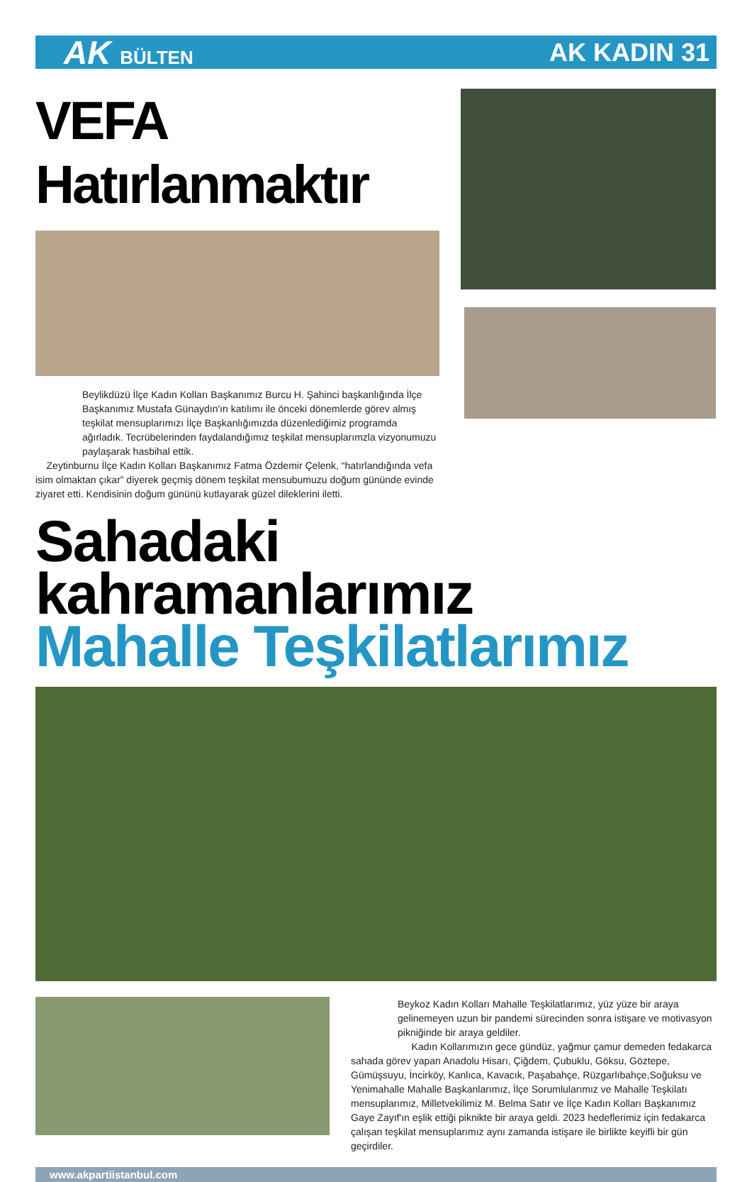AK BÜLTEN
AK KADIN 31
VEFA Hatırlanmaktır
Beylikdüzü İlçe Kadın Kolları Başkanımız Burcu H. Şahinci başkanlığında İlçe Başkanımız Mustafa Günaydın'ın katılımı ile önceki dönemlerde görev almış teşkilat mensuplarımızı İlçe Başkanlığımızda düzenlediğimiz programda ağırladık. Tecrübelerinden faydalandığımız teşkilat mensuplarımzla vizyonumuzu paylaşarak hasbihal ettik.
Zeytinburnu İlçe Kadın Kolları Başkanımız Fatma Özdemir Çelenk, “hatırlandığında vefa isim olmaktan çıkar” diyerek geçmiş dönem teşkilat mensubumuzu doğum gününde evinde ziyaret etti. Kendisinin doğum gününü kutlayarak güzel dileklerini iletti.
Sahadaki kahramanlarımız
Mahalle Teşkilatlarımız
Beykoz Kadın Kolları Mahalle Teşkilatlarımız, yüz yüze bir araya gelinemeyen uzun bir pandemi sürecinden sonra istişare ve motivasyon pikniğinde bir araya geldiler.
Kadın Kollarımızın gece gündüz, yağmur çamur demeden fedakarca sahada görev yapan Anadolu Hisarı, Çiğdem, Çubuklu, Göksu, Göztepe, Gümüşsuyu, İncirköy, Kanlıca, Kavacık, Paşabahçe, Rüzgarlıbahçe,Soğuksu ve Yenimahalle Mahalle Başkanlarımız, İlçe Sorumlularımız ve Mahalle Teşkilatı mensuplarımız, Milletvekilimiz M. Belma Satır ve İlçe Kadın Kolları Başkanımız Gaye Zayıf'ın eşlik ettiği piknikte bir araya geldi. 2023 hedeflerimiz için fedakarca çalışan teşkilat mensuplarımız aynı zamanda istişare ile birlikte keyifli bir gün geçirdiler.
www.akpartiistanbul.com